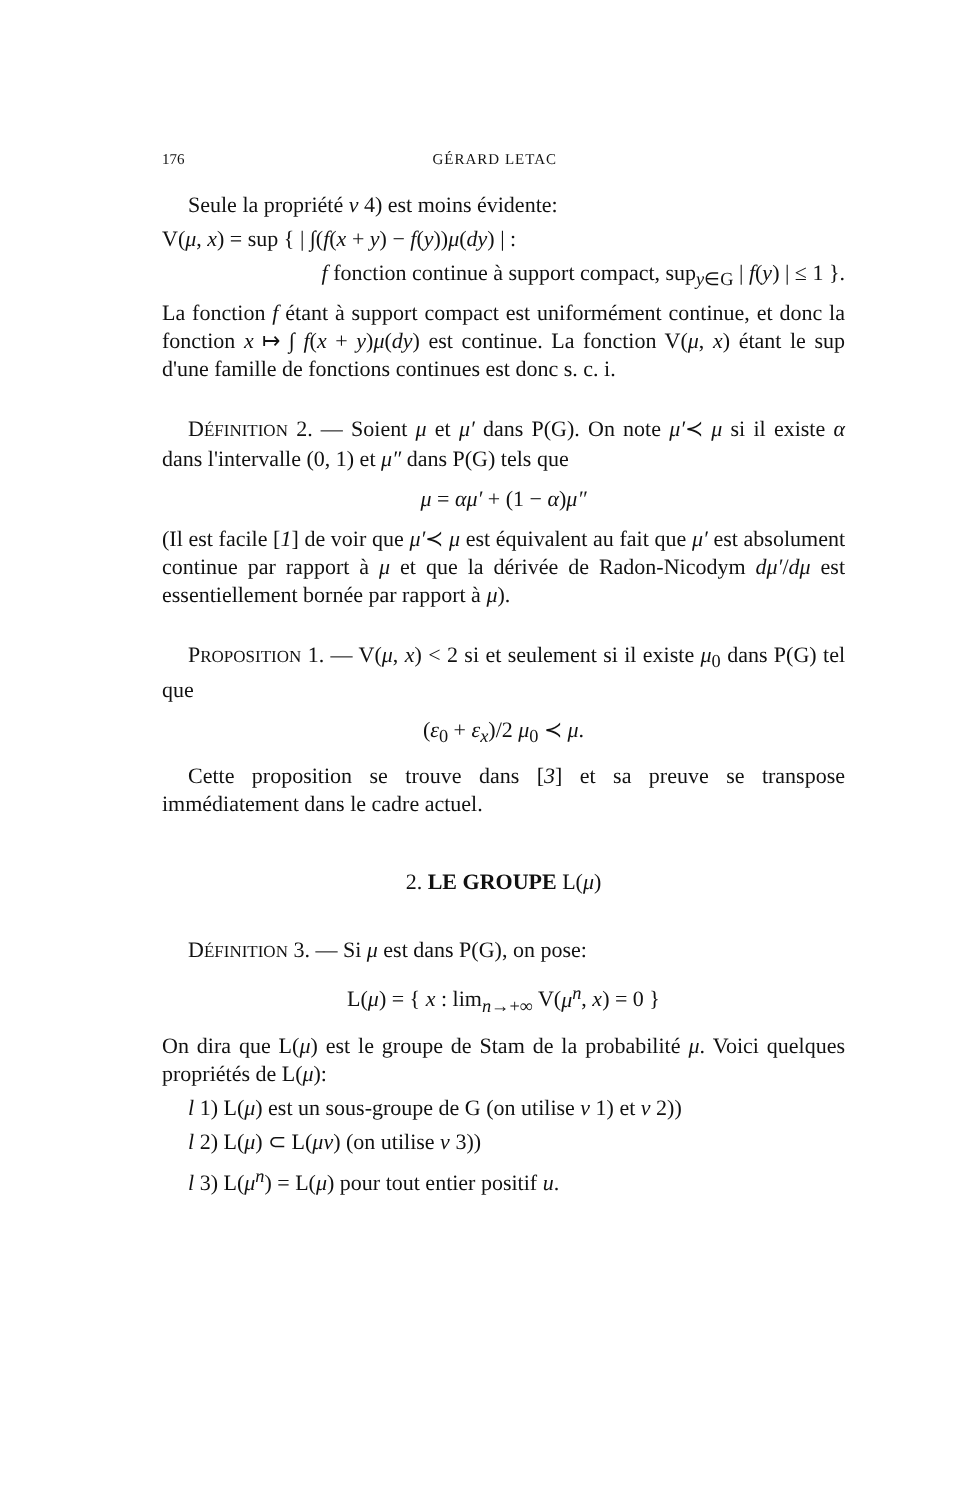176 GÉRARD LETAC
Seule la propriété v 4) est moins évidente:
V(μ, x) = sup { | ∫(f(x + y) − f(y))μ(dy) | :
f fonction continue à support compact, sup<sub>y∈G</sub> | f(y) | ≤ 1 }.
La fonction f étant à support compact est uniformément continue, et donc la fonction x ↦ ∫ f(x + y)μ(dy) est continue. La fonction V(μ, x) étant le sup d'une famille de fonctions continues est donc s. c. i.
DÉFINITION 2. — Soient μ et μ′ dans P(G). On note μ′≺ μ si il existe α dans l'intervalle (0, 1) et μ″ dans P(G) tels que
μ = αμ′ + (1 − α)μ″
(Il est facile [1] de voir que μ′≺ μ est équivalent au fait que μ′ est absolument continue par rapport à μ et que la dérivée de Radon-Nicodym dμ′/dμ est essentiellement bornée par rapport à μ).
PROPOSITION 1. — V(μ, x) < 2 si et seulement si il existe μ<sub>0</sub> dans P(G) tel que
(ε<sub>0</sub> + ε<sub>x</sub>)/2 μ<sub>0</sub> ≺ μ.
Cette proposition se trouve dans [3] et sa preuve se transpose immédiatement dans le cadre actuel.
2. LE GROUPE L(μ)
DÉFINITION 3. — Si μ est dans P(G), on pose:
L(μ) = { x : lim<sub>n→+∞</sub> V(μ<sup>n</sup>, x) = 0 }
On dira que L(μ) est le groupe de Stam de la probabilité μ. Voici quelques propriétés de L(μ):
l 1) L(μ) est un sous-groupe de G (on utilise v 1) et v 2))
l 2) L(μ) ⊂ L(μν) (on utilise v 3))
l 3) L(μ<sup>n</sup>) = L(μ) pour tout entier positif u.